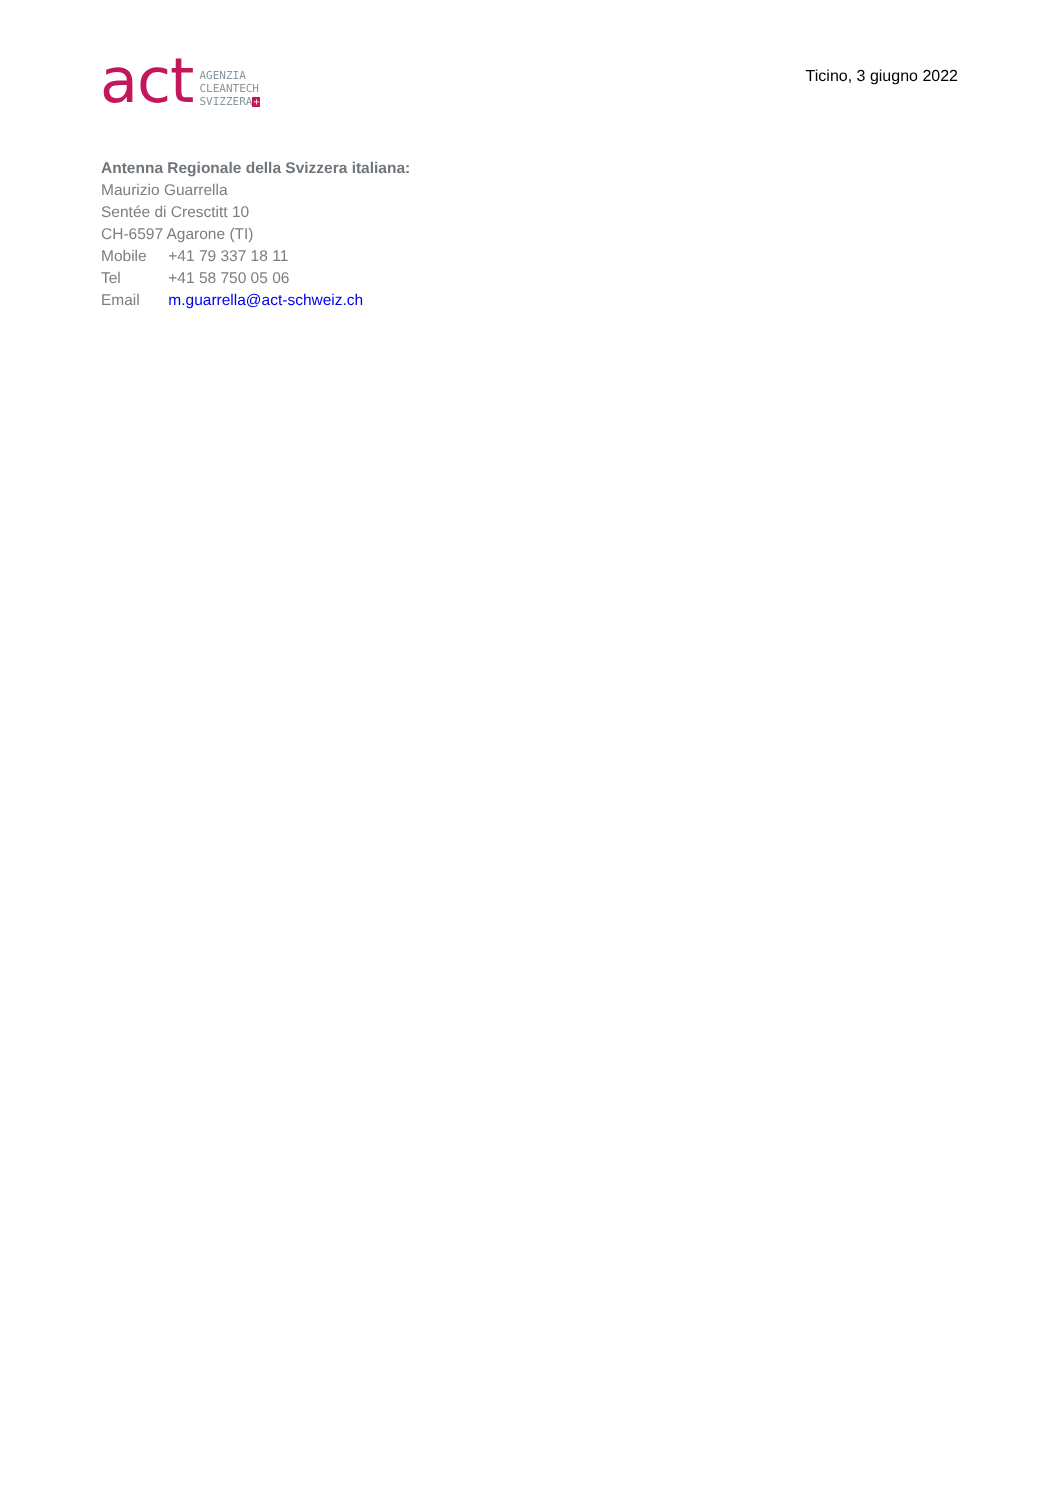act
AGENZIA
CLEANTECH
SVIZZERA+
Ticino, 3 giugno 2022
Antenna Regionale della Svizzera italiana:
Maurizio Guarrella
Sentée di Cresctitt 10
CH-6597 Agarone (TI)
Mobile +41 79 337 18 11
Tel +41 58 750 05 06
Email m.guarrella@act-schweiz.ch